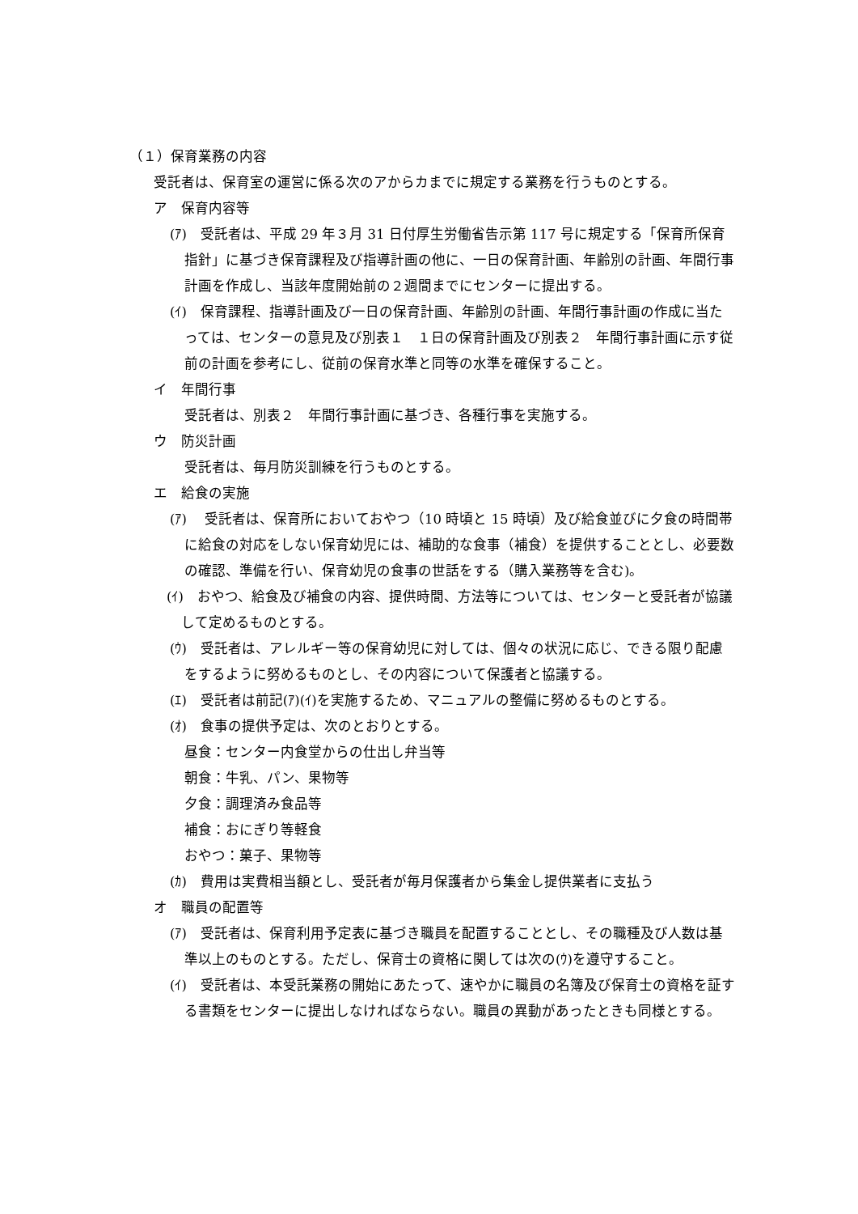（１）保育業務の内容
受託者は、保育室の運営に係る次のアからカまでに規定する業務を行うものとする。
ア　保育内容等
(ｱ)　受託者は、平成 29 年３月 31 日付厚生労働省告示第 117 号に規定する「保育所保育指針」に基づき保育課程及び指導計画の他に、一日の保育計画、年齢別の計画、年間行事計画を作成し、当該年度開始前の２週間までにセンターに提出する。
(ｲ)　保育課程、指導計画及び一日の保育計画、年齢別の計画、年間行事計画の作成に当たっては、センターの意見及び別表１　１日の保育計画及び別表２　年間行事計画に示す従前の計画を参考にし、従前の保育水準と同等の水準を確保すること。
イ　年間行事
受託者は、別表２　年間行事計画に基づき、各種行事を実施する。
ウ　防災計画
受託者は、毎月防災訓練を行うものとする。
エ　給食の実施
(ｱ)　 受託者は、保育所においておやつ（10 時頃と 15 時頃）及び給食並びに夕食の時間帯に給食の対応をしない保育幼児には、補助的な食事（補食）を提供することとし、必要数の確認、準備を行い、保育幼児の食事の世話をする（購入業務等を含む)。
(ｲ)　おやつ、給食及び補食の内容、提供時間、方法等については、センターと受託者が協議して定めるものとする。
(ｳ)　受託者は、アレルギー等の保育幼児に対しては、個々の状況に応じ、できる限り配慮をするように努めるものとし、その内容について保護者と協議する。
(ｴ)　受託者は前記(ｱ)(ｲ)を実施するため、マニュアルの整備に努めるものとする。
(ｵ)　食事の提供予定は、次のとおりとする。
昼食：センター内食堂からの仕出し弁当等
朝食：牛乳、パン、果物等
夕食：調理済み食品等
補食：おにぎり等軽食
おやつ：菓子、果物等
(ｶ)　費用は実費相当額とし、受託者が毎月保護者から集金し提供業者に支払う
オ　職員の配置等
(ｱ)　受託者は、保育利用予定表に基づき職員を配置することとし、その職種及び人数は基準以上のものとする。ただし、保育士の資格に関しては次の(ｳ)を遵守すること。
(ｲ)　受託者は、本受託業務の開始にあたって、速やかに職員の名簿及び保育士の資格を証する書類をセンターに提出しなければならない。職員の異動があったときも同様とする。